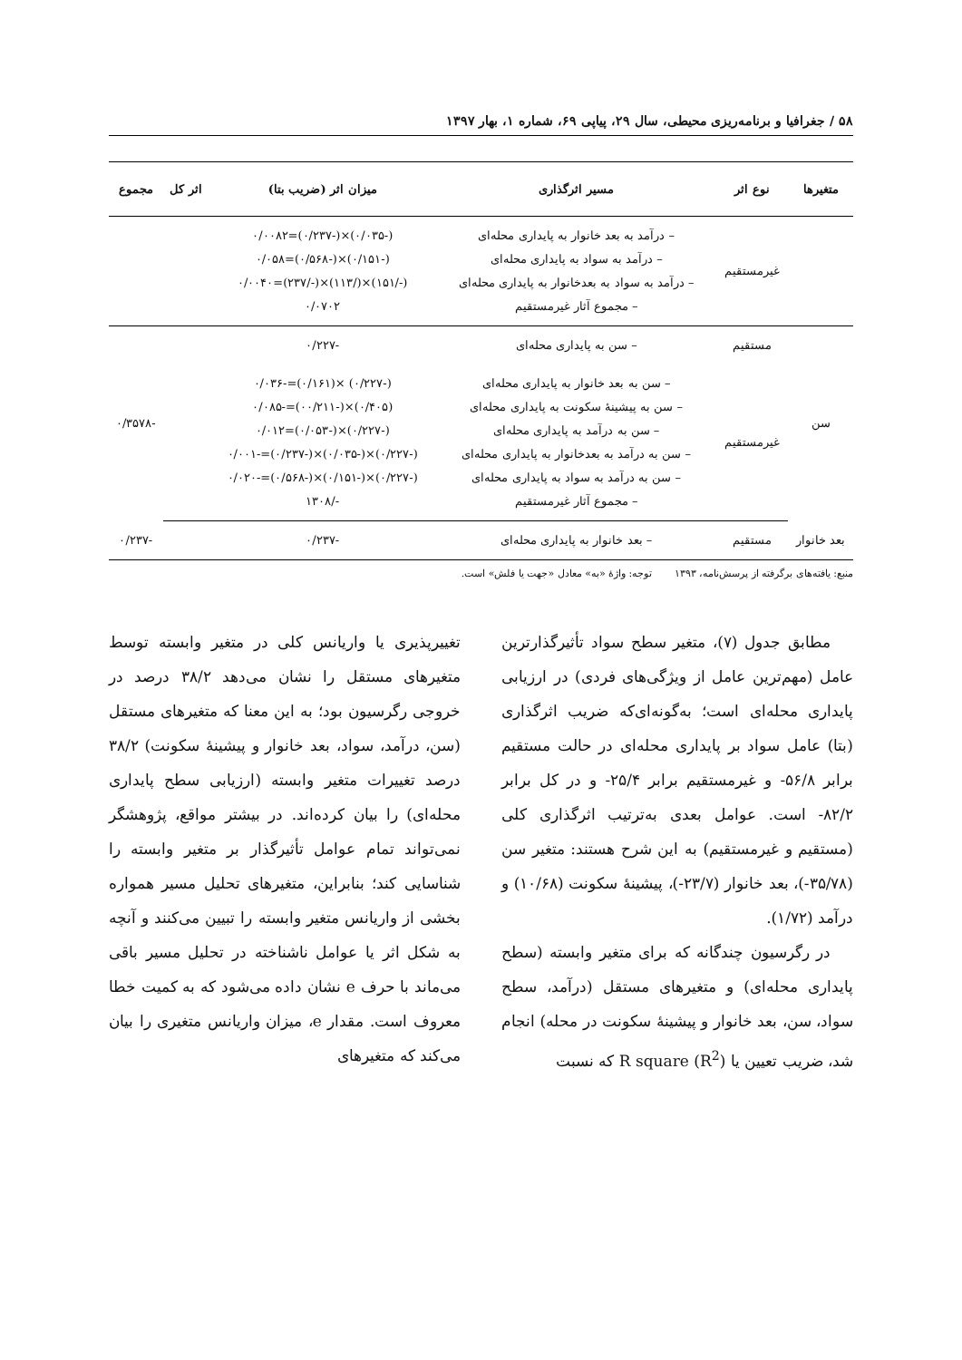۵۸ / جغرافیا و برنامه‌ریزی محیطی، سال ۲۹، پیاپی ۶۹، شماره ۱، بهار ۱۳۹۷
| متغیرها | نوع اثر | مسیر اثرگذاری | میزان اثر (ضریب بتا) | اثر کل | مجموع |
| --- | --- | --- | --- | --- | --- |
| | غیرمستقیم | – درآمد به بعد خانوار به پایداری محله‌ای – درآمد به سواد به پایداری محله‌ای – درآمد به سواد به بعدخانوار به پایداری محله‌ای – مجموع آثار غیرمستقیم | (-۰/۰۳۵)×(-۰/۲۳۷)=۰/۰۰۸۲ (-۰/۱۵۱)×(-۰/۵۶۸)=۰/۰۵۸ (-/۱۵۱)×(/۱۱۳)×(-/۲۳۷)=۰/۰۰۴۰ ۰/۰۷۰۲ | | |
| سن | مستقیم | – سن به پایداری محله‌ای | -۰/۲۲۷ | | -۰/۳۵۷۸ |
| | غیرمستقیم | – سن به بعد خانوار به پایداری محله‌ای – سن به پیشینهٔ سکونت به پایداری محله‌ای – سن به درآمد به پایداری محله‌ای – سن به درآمد به بعدخانوار به پایداری محله‌ای – سن به درآمد به سواد به پایداری محله‌ای – مجموع آثار غیرمستقیم | (-۰/۲۲۷) ×(۰/۱۶۱)=-۰/۰۳۶ (۰/۴۰۵)×(-۰۰/۲۱۱)=-۰/۰۸۵ (-۰/۲۲۷)×(-۰/۰۵۳)=۰/۰۱۲ (-۰/۲۲۷)×(-۰/۰۳۵)×(-۰/۲۳۷)=-۰/۰۰۱ (-۰/۲۲۷)×(-۰/۱۵۱)×(-۰/۵۶۸)=-۰/۰۲۰ -/۱۳۰۸ | | |
| بعد خانوار | مستقیم | – بعد خانوار به پایداری محله‌ای | -۰/۲۳۷ | | -۰/۲۳۷ |
منبع: یافته‌های برگرفته از پرسش‌نامه، ۱۳۹۳ توجه: واژهٔ «به» معادل «جهت یا فلش» است.
مطابق جدول (۷)، متغیر سطح سواد تأثیرگذارترین عامل (مهم‌ترین عامل از ویژگی‌های فردی) در ارزیابی پایداری محله‌ای است؛ به‌گونه‌ای‌که ضریب اثرگذاری (بتا) عامل سواد بر پایداری محله‌ای در حالت مستقیم برابر ۵۶/۸- و غیرمستقیم برابر ۲۵/۴- و در کل برابر ۸۲/۲- است. عوامل بعدی به‌ترتیب اثرگذاری کلی (مستقیم و غیرمستقیم) به این شرح هستند: متغیر سن (۳۵/۷۸-)، بعد خانوار (۲۳/۷-)، پیشینهٔ سکونت (۱۰/۶۸) و درآمد (۱/۷۲).
در رگرسیون چندگانه که برای متغیر وابسته (سطح پایداری محله‌ای) و متغیرهای مستقل (درآمد، سطح سواد، سن، بعد خانوار و پیشینهٔ سکونت در محله) انجام شد، ضریب تعیین یا R square (R<sup>2</sup>) که نسبت
تغییرپذیری یا واریانس کلی در متغیر وابسته توسط متغیرهای مستقل را نشان می‌دهد ۳۸/۲ درصد در خروجی رگرسیون بود؛ به این معنا که متغیرهای مستقل (سن، درآمد، سواد، بعد خانوار و پیشینهٔ سکونت) ۳۸/۲ درصد تغییرات متغیر وابسته (ارزیابی سطح پایداری محله‌ای) را بیان کرده‌اند. در بیشتر مواقع، پژوهشگر نمی‌تواند تمام عوامل تأثیرگذار بر متغیر وابسته را شناسایی کند؛ بنابراین، متغیرهای تحلیل مسیر همواره بخشی از واریانس متغیر وابسته را تبیین می‌کنند و آنچه به شکل اثر یا عوامل ناشناخته در تحلیل مسیر باقی می‌ماند با حرف e نشان داده می‌شود که به کمیت خطا معروف است. مقدار e، میزان واریانس متغیری را بیان می‌کند که متغیرهای